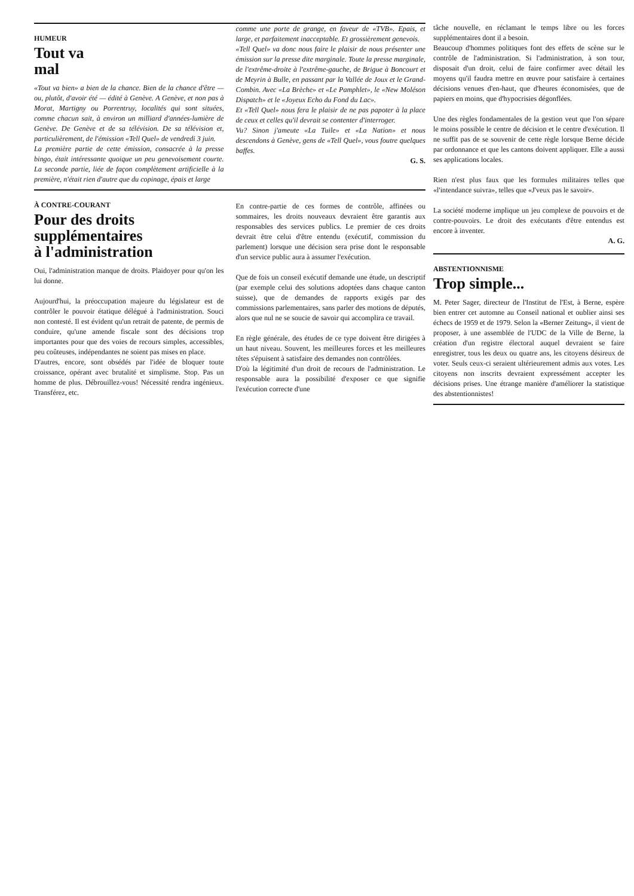HUMEUR
Tout va
mal
«Tout va bien» a bien de la chance. Bien de la chance d'être — ou, plutôt, d'avoir été — édité à Genève. A Genève, et non pas à Morat, Martigny ou Porrentruy, localités qui sont situées, comme chacun sait, à environ un milliard d'années-lumière de Genève. De Genève et de sa télévision. De sa télévision et, particulièrement, de l'émission «Tell Quel» de vendredi 3 juin.
La première partie de cette émission, consacrée à la presse bingo, était intéressante quoique un peu genevoisement courte. La seconde partie, liée de façon complètement artificielle à la première, n'était rien d'autre que du copinage, épais et large
comme une porte de grange, en faveur de «TVB». Epais, et large, et parfaitement inacceptable. Et grossièrement genevois.
«Tell Quel» va donc nous faire le plaisir de nous présenter une émission sur la presse dite marginale. Toute la presse marginale, de l'extrême-droite à l'extrême-gauche, de Brigue à Boncourt et de Meyrin à Bulle, en passant par la Vallée de Joux et le Grand-Combin. Avec «La Brèche» et «Le Pamphlet», le «New Moléson Dispatch» et le «Joyeux Echo du Fond du Lac».
Et «Tell Quel» nous fera le plaisir de ne pas papoter à la place de ceux et celles qu'il devrait se contenter d'interroger.
Vu? Sinon j'ameute «La Tuile» et «La Nation» et nous descendons à Genève, gens de «Tell Quel», vous foutre quelques baffes.
G. S.
À CONTRE-COURANT
Pour des droits
supplémentaires
à l'administration
Oui, l'administration manque de droits. Plaidoyer pour qu'on les lui donne.
Aujourd'hui, la préoccupation majeure du législateur est de contrôler le pouvoir étatique délégué à l'administration. Souci non contesté. Il est évident qu'un retrait de patente, de permis de conduire, qu'une amende fiscale sont des décisions trop importantes pour que des voies de recours simples, accessibles, peu coûteuses, indépendantes ne soient pas mises en place.
D'autres, encore, sont obsédés par l'idée de bloquer toute croissance, opérant avec brutalité et simplisme. Stop. Pas un homme de plus. Débrouillez-vous! Nécessité rendra ingénieux. Transférez, etc.
En contre-partie de ces formes de contrôle, affinées ou sommaires, les droits nouveaux devraient être garantis aux responsables des services publics. Le premier de ces droits devrait être celui d'être entendu (exécutif, commission du parlement) lorsque une décision sera prise dont le responsable d'un service public aura à assumer l'exécution.
Que de fois un conseil exécutif demande une étude, un descriptif (par exemple celui des solutions adoptées dans chaque canton suisse), que de demandes de rapports exigés par des commissions parlementaires, sans parler des motions de députés, alors que nul ne se soucie de savoir qui accomplira ce travail.
En règle générale, des études de ce type doivent être dirigées à un haut niveau. Souvent, les meilleures forces et les meilleures têtes s'épuisent à satisfaire des demandes non contrôlées.
D'où la légitimité d'un droit de recours de l'administration. Le responsable aura la possibilité d'exposer ce que signifie l'exécution correcte d'une
tâche nouvelle, en réclamant le temps libre ou les forces supplémentaires dont il a besoin.
Beaucoup d'hommes politiques font des effets de scène sur le contrôle de l'administration. Si l'administration, à son tour, disposait d'un droit, celui de faire confirmer avec détail les moyens qu'il faudra mettre en œuvre pour satisfaire à certaines décisions venues d'en-haut, que d'heures économisées, que de papiers en moins, que d'hypocrisies dégonflées.
Une des règles fondamentales de la gestion veut que l'on sépare le moins possible le centre de décision et le centre d'exécution. Il ne suffit pas de se souvenir de cette règle lorsque Berne décide par ordonnance et que les cantons doivent appliquer. Elle a aussi ses applications locales.
Rien n'est plus faux que les formules militaires telles que «l'intendance suivra», telles que «J'veux pas le savoir».
La société moderne implique un jeu complexe de pouvoirs et de contre-pouvoirs. Le droit des exécutants d'être entendus est encore à inventer.
A. G.
ABSTENTIONNISME
Trop simple...
M. Peter Sager, directeur de l'Institut de l'Est, à Berne, espère bien entrer cet automne au Conseil national et oublier ainsi ses échecs de 1959 et de 1979. Selon la «Berner Zeitung», il vient de proposer, à une assemblée de l'UDC de la Ville de Berne, la création d'un registre électoral auquel devraient se faire enregistrer, tous les deux ou quatre ans, les citoyens désireux de voter. Seuls ceux-ci seraient ultérieurement admis aux votes. Les citoyens non inscrits devraient expressément accepter les décisions prises. Une étrange manière d'améliorer la statistique des abstentionnistes!